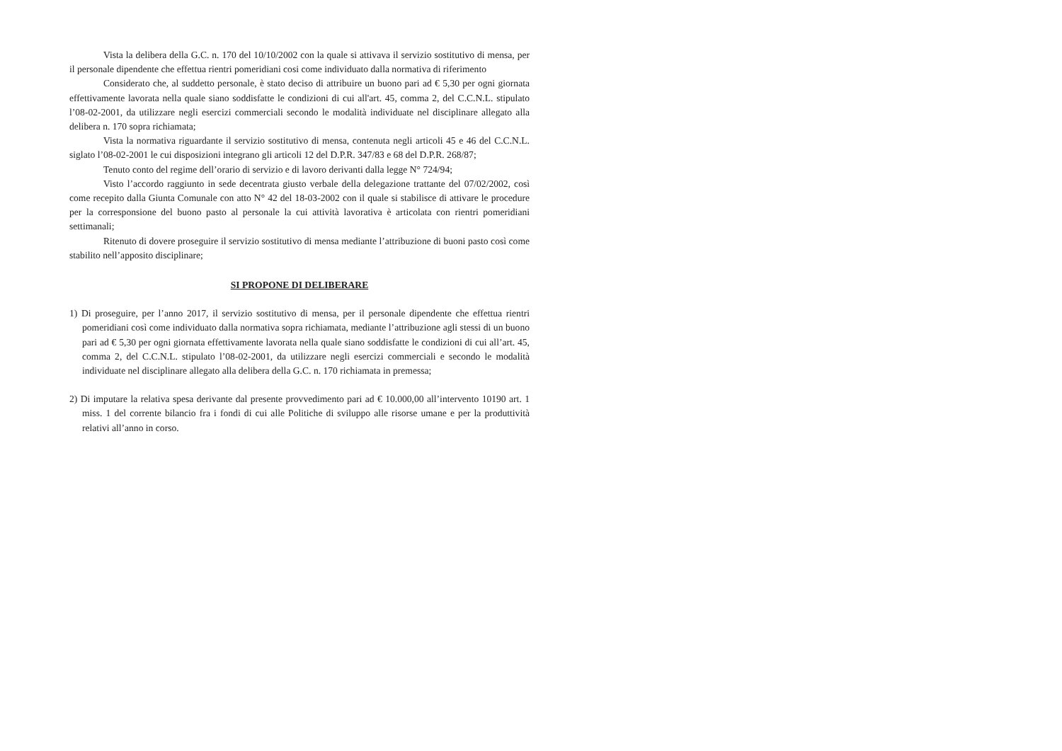Vista la delibera della G.C. n. 170 del 10/10/2002 con la quale si attivava il servizio sostitutivo di mensa, per il personale dipendente che effettua rientri pomeridiani cosi come individuato dalla normativa di riferimento
Considerato che, al suddetto personale, è stato deciso di attribuire un buono pari ad € 5,30 per ogni giornata effettivamente lavorata nella quale siano soddisfatte le condizioni di cui all'art. 45, comma 2, del C.C.N.L. stipulato l’08-02-2001, da utilizzare negli esercizi commerciali secondo le modalità individuate nel disciplinare allegato alla delibera n. 170 sopra richiamata;
Vista la normativa riguardante il servizio sostitutivo di mensa, contenuta negli articoli 45 e 46 del C.C.N.L. siglato l’08-02-2001 le cui disposizioni integrano gli articoli 12 del D.P.R. 347/83 e 68 del D.P.R. 268/87;
Tenuto conto del regime dell’orario di servizio e di lavoro derivanti dalla legge N° 724/94;
Visto l’accordo raggiunto in sede decentrata giusto verbale della delegazione trattante del 07/02/2002, così come recepito dalla Giunta Comunale con atto N° 42 del 18-03-2002 con il quale si stabilisce di attivare le procedure per la corresponsione del buono pasto al personale la cui attività lavorativa è articolata con rientri pomeridiani settimanali;
Ritenuto di dovere proseguire il servizio sostitutivo di mensa mediante l’attribuzione di buoni pasto così come stabilito nell’apposito disciplinare;
SI PROPONE DI DELIBERARE
1) Di proseguire, per l’anno 2017, il servizio sostitutivo di mensa, per il personale dipendente che effettua rientri pomeridiani così come individuato dalla normativa sopra richiamata, mediante l’attribuzione agli stessi di un buono pari ad € 5,30 per ogni giornata effettivamente lavorata nella quale siano soddisfatte le condizioni di cui all’art. 45, comma 2, del C.C.N.L. stipulato l’08-02-2001, da utilizzare negli esercizi commerciali e secondo le modalità individuate nel disciplinare allegato alla delibera della G.C. n. 170 richiamata in premessa;
2) Di imputare la relativa spesa derivante dal presente provvedimento pari ad € 10.000,00 all’intervento 10190 art. 1 miss. 1 del corrente bilancio fra i fondi di cui alle Politiche di sviluppo alle risorse umane e per la produttività relativi all’anno in corso.